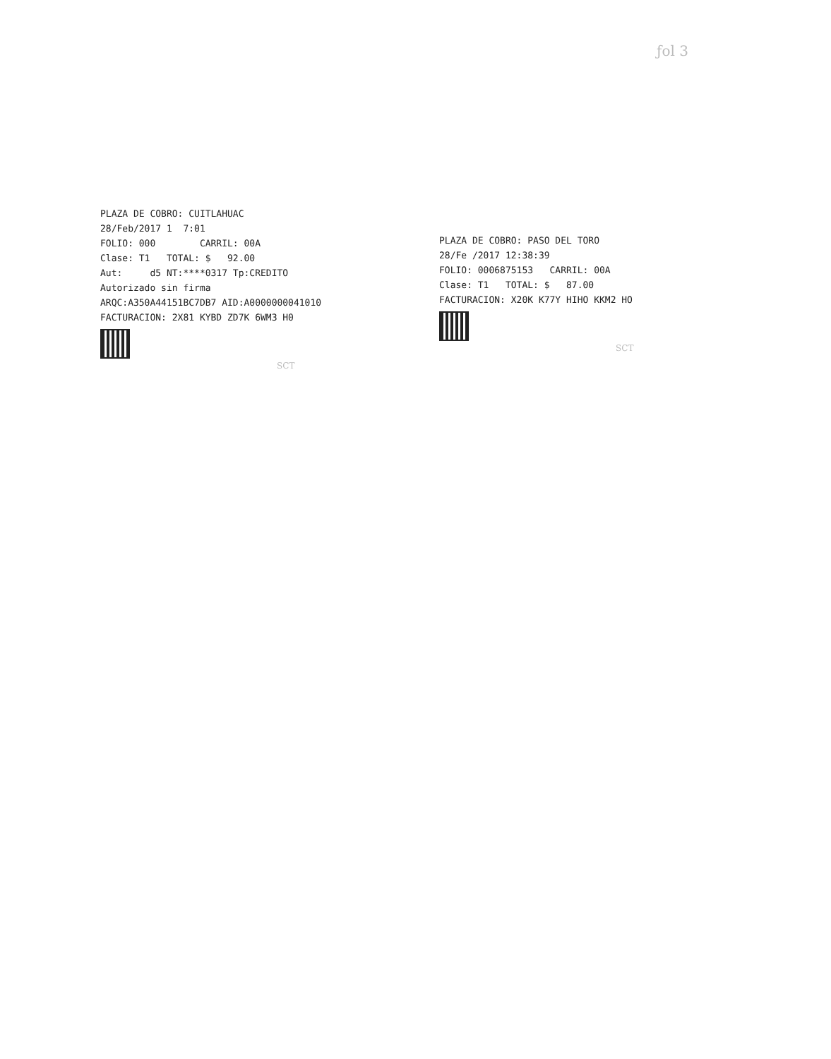ƒol 3
PLAZA DE COBRO: CUITLAHUAC 28/Feb/2017 1 7:01 FOLIO: 000 CARRIL: 00A Clase: T1 TOTAL: $ 92.00 Aut: d5 NT:****0317 Tp:CREDITO Autorizado sin firma ARQC:A350A44151BC7DB7 AID:A0000000041010 FACTURACION: 2X81 KYBD ZD7K 6WM3 H0
SCT
PLAZA DE COBRO: PASO DEL TORO 28/Fe /2017 12:38:39 FOLIO: 0006875153 CARRIL: 00A Clase: T1 TOTAL: $ 87.00 FACTURACION: X20K K77Y HIHO KKM2 HO
SCT